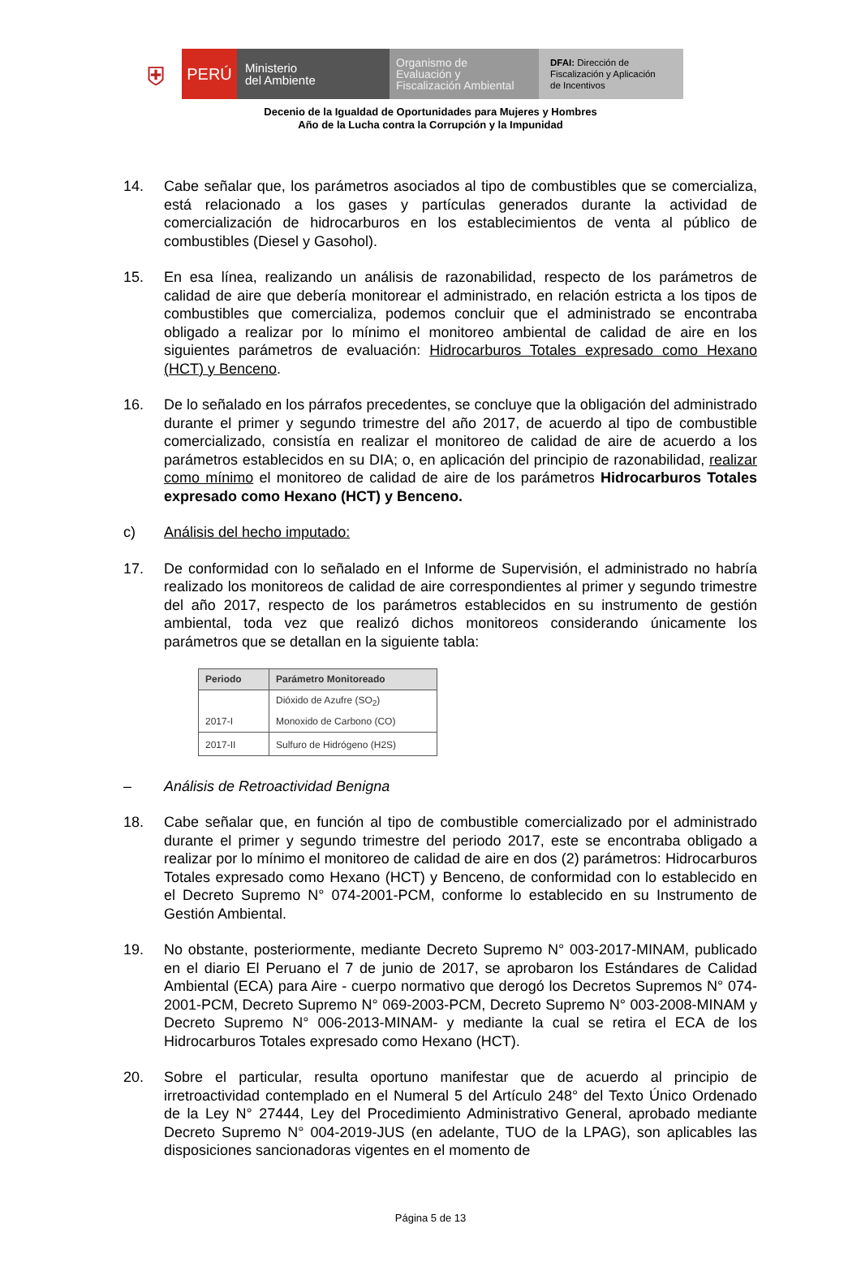⛨
PERÚ
Ministerio
del Ambiente
Organismo de
Evaluación y
Fiscalización Ambiental
DFAI: Dirección de
Fiscalización y Aplicación
de Incentivos
Decenio de la Igualdad de Oportunidades para Mujeres y Hombres
Año de la Lucha contra la Corrupción y la Impunidad
14. Cabe señalar que, los parámetros asociados al tipo de combustibles que se comercializa, está relacionado a los gases y partículas generados durante la actividad de comercialización de hidrocarburos en los establecimientos de venta al público de combustibles (Diesel y Gasohol).
15. En esa línea, realizando un análisis de razonabilidad, respecto de los parámetros de calidad de aire que debería monitorear el administrado, en relación estricta a los tipos de combustibles que comercializa, podemos concluir que el administrado se encontraba obligado a realizar por lo mínimo el monitoreo ambiental de calidad de aire en los siguientes parámetros de evaluación: Hidrocarburos Totales expresado como Hexano (HCT) y Benceno.
16. De lo señalado en los párrafos precedentes, se concluye que la obligación del administrado durante el primer y segundo trimestre del año 2017, de acuerdo al tipo de combustible comercializado, consistía en realizar el monitoreo de calidad de aire de acuerdo a los parámetros establecidos en su DIA; o, en aplicación del principio de razonabilidad, realizar como mínimo el monitoreo de calidad de aire de los parámetros Hidrocarburos Totales expresado como Hexano (HCT) y Benceno.
c) Análisis del hecho imputado:
17. De conformidad con lo señalado en el Informe de Supervisión, el administrado no habría realizado los monitoreos de calidad de aire correspondientes al primer y segundo trimestre del año 2017, respecto de los parámetros establecidos en su instrumento de gestión ambiental, toda vez que realizó dichos monitoreos considerando únicamente los parámetros que se detallan en la siguiente tabla:
| Periodo | Parámetro Monitoreado |
| --- | --- |
| 2017-I | Dióxido de Azufre (SO<sub>2</sub>) Monoxido de Carbono (CO) |
| 2017-II | Sulfuro de Hidrógeno (H2S) |
– Análisis de Retroactividad Benigna
18. Cabe señalar que, en función al tipo de combustible comercializado por el administrado durante el primer y segundo trimestre del periodo 2017, este se encontraba obligado a realizar por lo mínimo el monitoreo de calidad de aire en dos (2) parámetros: Hidrocarburos Totales expresado como Hexano (HCT) y Benceno, de conformidad con lo establecido en el Decreto Supremo N° 074-2001-PCM, conforme lo establecido en su Instrumento de Gestión Ambiental.
19. No obstante, posteriormente, mediante Decreto Supremo N° 003-2017-MINAM, publicado en el diario El Peruano el 7 de junio de 2017, se aprobaron los Estándares de Calidad Ambiental (ECA) para Aire - cuerpo normativo que derogó los Decretos Supremos N° 074-2001-PCM, Decreto Supremo N° 069-2003-PCM, Decreto Supremo N° 003-2008-MINAM y Decreto Supremo N° 006-2013-MINAM- y mediante la cual se retira el ECA de los Hidrocarburos Totales expresado como Hexano (HCT).
20. Sobre el particular, resulta oportuno manifestar que de acuerdo al principio de irretroactividad contemplado en el Numeral 5 del Artículo 248° del Texto Único Ordenado de la Ley N° 27444, Ley del Procedimiento Administrativo General, aprobado mediante Decreto Supremo N° 004-2019-JUS (en adelante, TUO de la LPAG), son aplicables las disposiciones sancionadoras vigentes en el momento de
Página 5 de 13